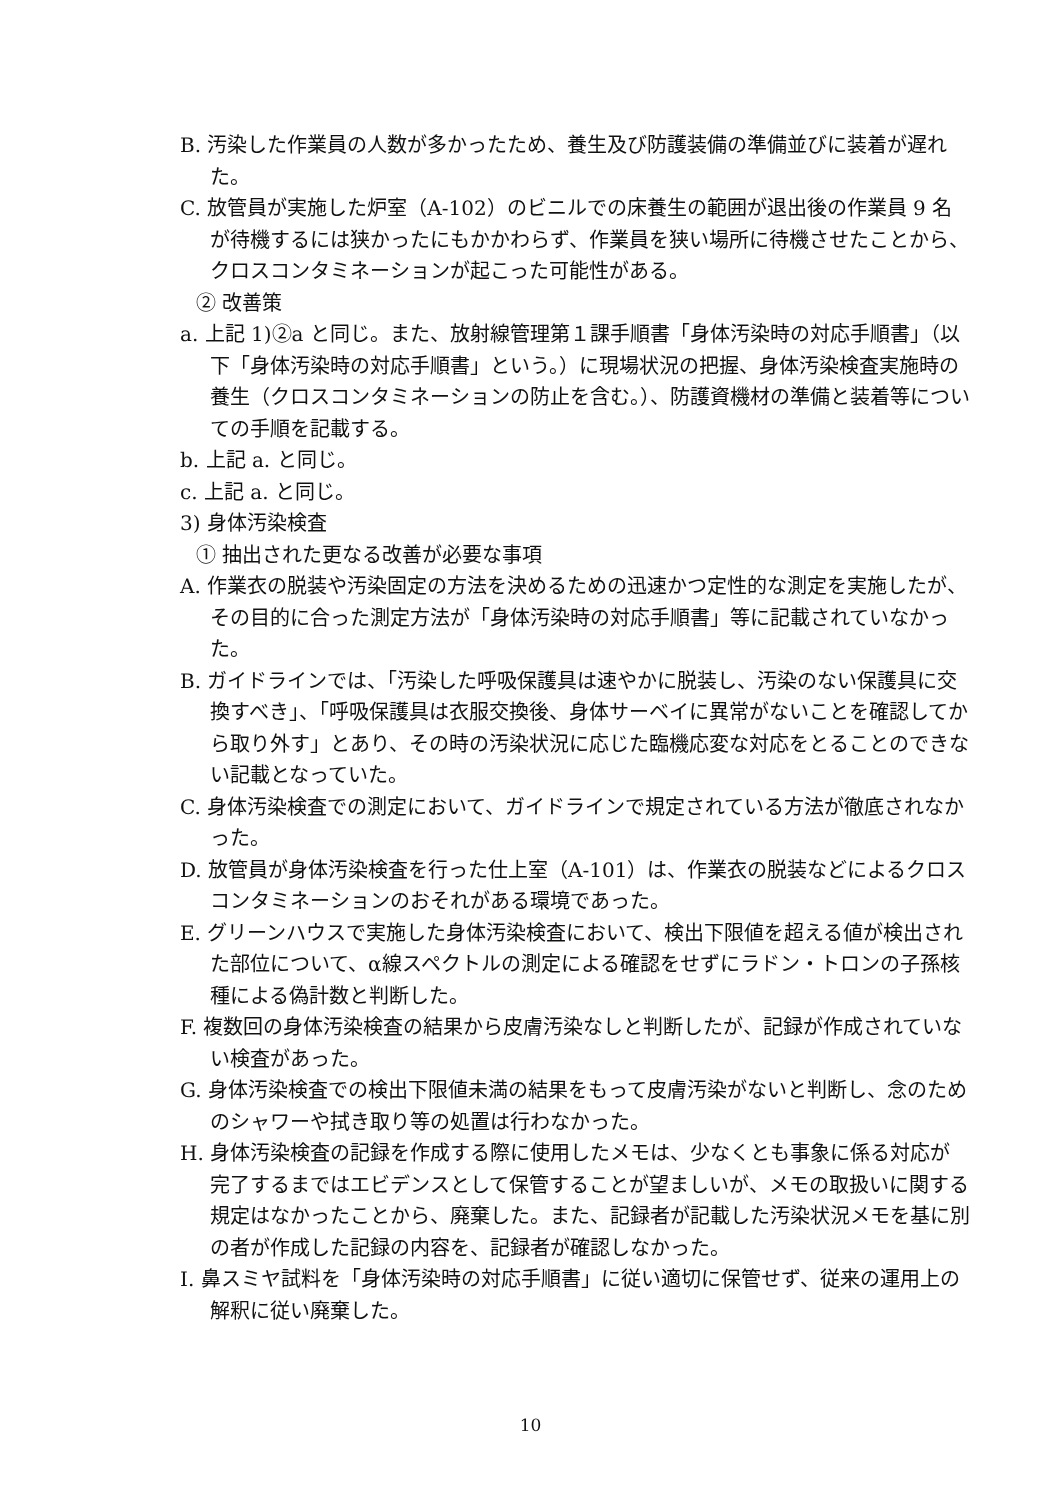B. 汚染した作業員の人数が多かったため、養生及び防護装備の準備並びに装着が遅れた。
C. 放管員が実施した炉室（A-102）のビニルでの床養生の範囲が退出後の作業員 9 名が待機するには狭かったにもかかわらず、作業員を狭い場所に待機させたことから、クロスコンタミネーションが起こった可能性がある。
② 改善策
a. 上記 1)②a と同じ。また、放射線管理第１課手順書「身体汚染時の対応手順書」（以下「身体汚染時の対応手順書」という。）に現場状況の把握、身体汚染検査実施時の養生（クロスコンタミネーションの防止を含む。）、防護資機材の準備と装着等についての手順を記載する。
b. 上記 a. と同じ。
c. 上記 a. と同じ。
3) 身体汚染検査
① 抽出された更なる改善が必要な事項
A. 作業衣の脱装や汚染固定の方法を決めるための迅速かつ定性的な測定を実施したが、その目的に合った測定方法が「身体汚染時の対応手順書」等に記載されていなかった。
B. ガイドラインでは、「汚染した呼吸保護具は速やかに脱装し、汚染のない保護具に交換すべき」、「呼吸保護具は衣服交換後、身体サーベイに異常がないことを確認してから取り外す」とあり、その時の汚染状況に応じた臨機応変な対応をとることのできない記載となっていた。
C. 身体汚染検査での測定において、ガイドラインで規定されている方法が徹底されなかった。
D. 放管員が身体汚染検査を行った仕上室（A-101）は、作業衣の脱装などによるクロスコンタミネーションのおそれがある環境であった。
E. グリーンハウスで実施した身体汚染検査において、検出下限値を超える値が検出された部位について、α線スペクトルの測定による確認をせずにラドン・トロンの子孫核種による偽計数と判断した。
F. 複数回の身体汚染検査の結果から皮膚汚染なしと判断したが、記録が作成されていない検査があった。
G. 身体汚染検査での検出下限値未満の結果をもって皮膚汚染がないと判断し、念のためのシャワーや拭き取り等の処置は行わなかった。
H. 身体汚染検査の記録を作成する際に使用したメモは、少なくとも事象に係る対応が完了するまではエビデンスとして保管することが望ましいが、メモの取扱いに関する規定はなかったことから、廃棄した。また、記録者が記載した汚染状況メモを基に別の者が作成した記録の内容を、記録者が確認しなかった。
I. 鼻スミヤ試料を「身体汚染時の対応手順書」に従い適切に保管せず、従来の運用上の解釈に従い廃棄した。
10